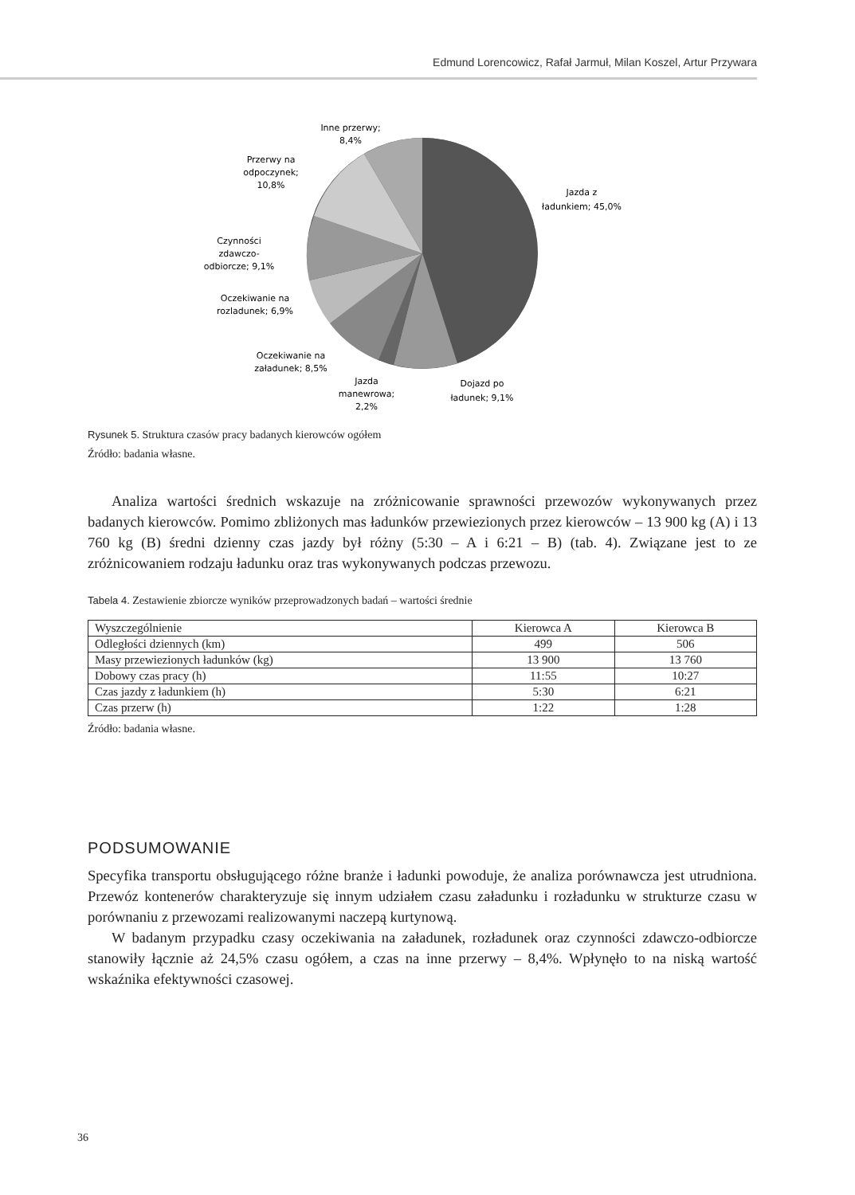Edmund Lorencowicz, Rafał Jarmuł, Milan Koszel, Artur Przywara
Jazda z
ładunkiem; 45,0%
Dojazd po
ładunek; 9,1%
Jazda
manewrowa;
2,2%
Oczekiwanie na
załadunek; 8,5%
Oczekiwanie na
rozladunek; 6,9%
Czynności
zdawczo-
odbiorcze; 9,1%
Przerwy na
odpoczynek;
10,8%
Inne przerwy;
8,4%
Rysunek 5. Struktura czasów pracy badanych kierowców ogółem
Źródło: badania własne.
Analiza wartości średnich wskazuje na zróżnicowanie sprawności przewozów wykonywanych przez badanych kierowców. Pomimo zbliżonych mas ładunków przewiezionych przez kierowców – 13 900 kg (A) i 13 760 kg (B) średni dzienny czas jazdy był różny (5:30 – A i 6:21 – B) (tab. 4). Związane jest to ze zróżnicowaniem rodzaju ładunku oraz tras wykonywanych podczas przewozu.
Tabela 4. Zestawienie zbiorcze wyników przeprowadzonych badań – wartości średnie
| Wyszczególnienie | Kierowca A | Kierowca B |
| Odległości dziennych (km) | 499 | 506 |
| Masy przewiezionych ładunków (kg) | 13 900 | 13 760 |
| Dobowy czas pracy (h) | 11:55 | 10:27 |
| Czas jazdy z ładunkiem (h) | 5:30 | 6:21 |
| Czas przerw (h) | 1:22 | 1:28 |
Źródło: badania własne.
PODSUMOWANIE
Specyfika transportu obsługującego różne branże i ładunki powoduje, że analiza porównawcza jest utrudniona. Przewóz kontenerów charakteryzuje się innym udziałem czasu załadunku i rozładunku w strukturze czasu w porównaniu z przewozami realizowanymi naczepą kurtynową.
W badanym przypadku czasy oczekiwania na załadunek, rozładunek oraz czynności zdawczo-odbiorcze stanowiły łącznie aż 24,5% czasu ogółem, a czas na inne przerwy – 8,4%. Wpłynęło to na niską wartość wskaźnika efektywności czasowej.
36